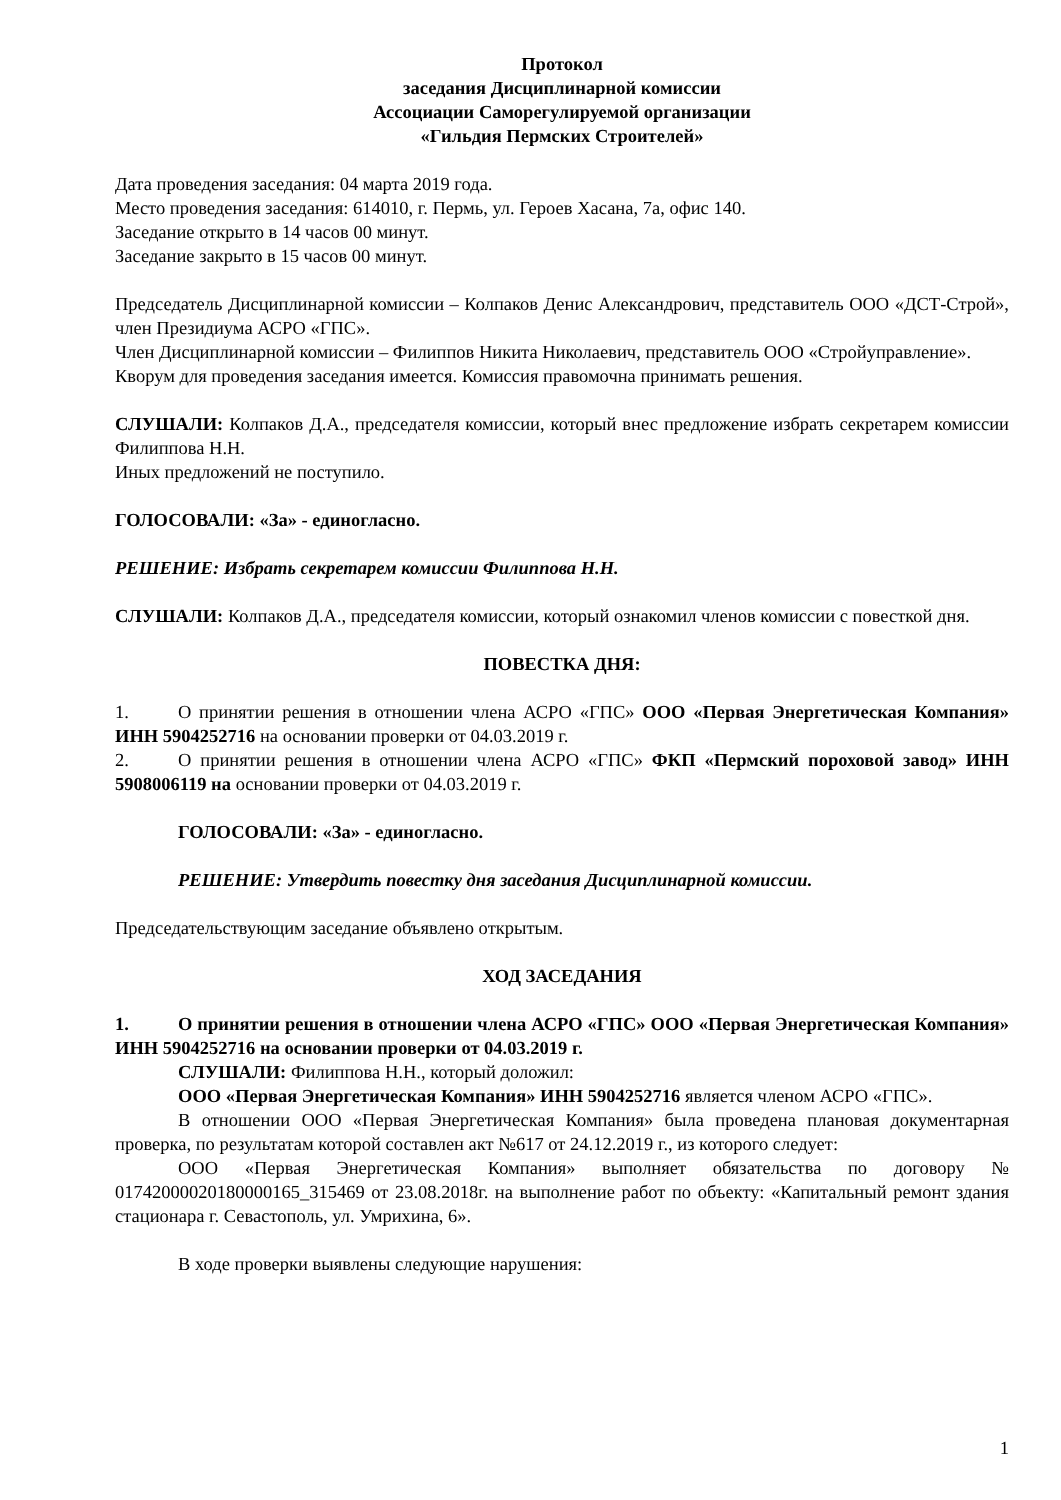Протокол
заседания Дисциплинарной комиссии
Ассоциации Саморегулируемой организации
«Гильдия Пермских Строителей»
Дата проведения заседания: 04 марта 2019 года.
Место проведения заседания: 614010, г. Пермь, ул. Героев Хасана, 7а, офис 140.
Заседание открыто в 14 часов 00 минут.
Заседание закрыто в 15 часов 00 минут.
Председатель Дисциплинарной комиссии – Колпаков Денис Александрович, представитель ООО «ДСТ-Строй», член Президиума АСРО «ГПС».
Член Дисциплинарной комиссии – Филиппов Никита Николаевич, представитель ООО «Стройуправление».
Кворум для проведения заседания имеется. Комиссия правомочна принимать решения.
СЛУШАЛИ: Колпаков Д.А., председателя комиссии, который внес предложение избрать секретарем комиссии Филиппова Н.Н.
Иных предложений не поступило.
ГОЛОСОВАЛИ: «За» - единогласно.
РЕШЕНИЕ: Избрать секретарем комиссии Филиппова Н.Н.
СЛУШАЛИ: Колпаков Д.А., председателя комиссии, который ознакомил членов комиссии с повесткой дня.
ПОВЕСТКА ДНЯ:
1. О принятии решения в отношении члена АСРО «ГПС» ООО «Первая Энергетическая Компания» ИНН 5904252716 на основании проверки от 04.03.2019 г.
2. О принятии решения в отношении члена АСРО «ГПС» ФКП «Пермский пороховой завод» ИНН 5908006119 на основании проверки от 04.03.2019 г.
ГОЛОСОВАЛИ: «За» - единогласно.
РЕШЕНИЕ: Утвердить повестку дня заседания Дисциплинарной комиссии.
Председательствующим заседание объявлено открытым.
ХОД ЗАСЕДАНИЯ
1. О принятии решения в отношении члена АСРО «ГПС» ООО «Первая Энергетическая Компания» ИНН 5904252716 на основании проверки от 04.03.2019 г.
СЛУШАЛИ: Филиппова Н.Н., который доложил:
ООО «Первая Энергетическая Компания» ИНН 5904252716 является членом АСРО «ГПС».
В отношении ООО «Первая Энергетическая Компания» была проведена плановая документарная проверка, по результатам которой составлен акт №617 от 24.12.2019 г., из которого следует:
ООО «Первая Энергетическая Компания» выполняет обязательства по договору № 01742000020180000165_315469 от 23.08.2018г. на выполнение работ по объекту: «Капитальный ремонт здания стационара г. Севастополь, ул. Умрихина, 6».
В ходе проверки выявлены следующие нарушения:
1